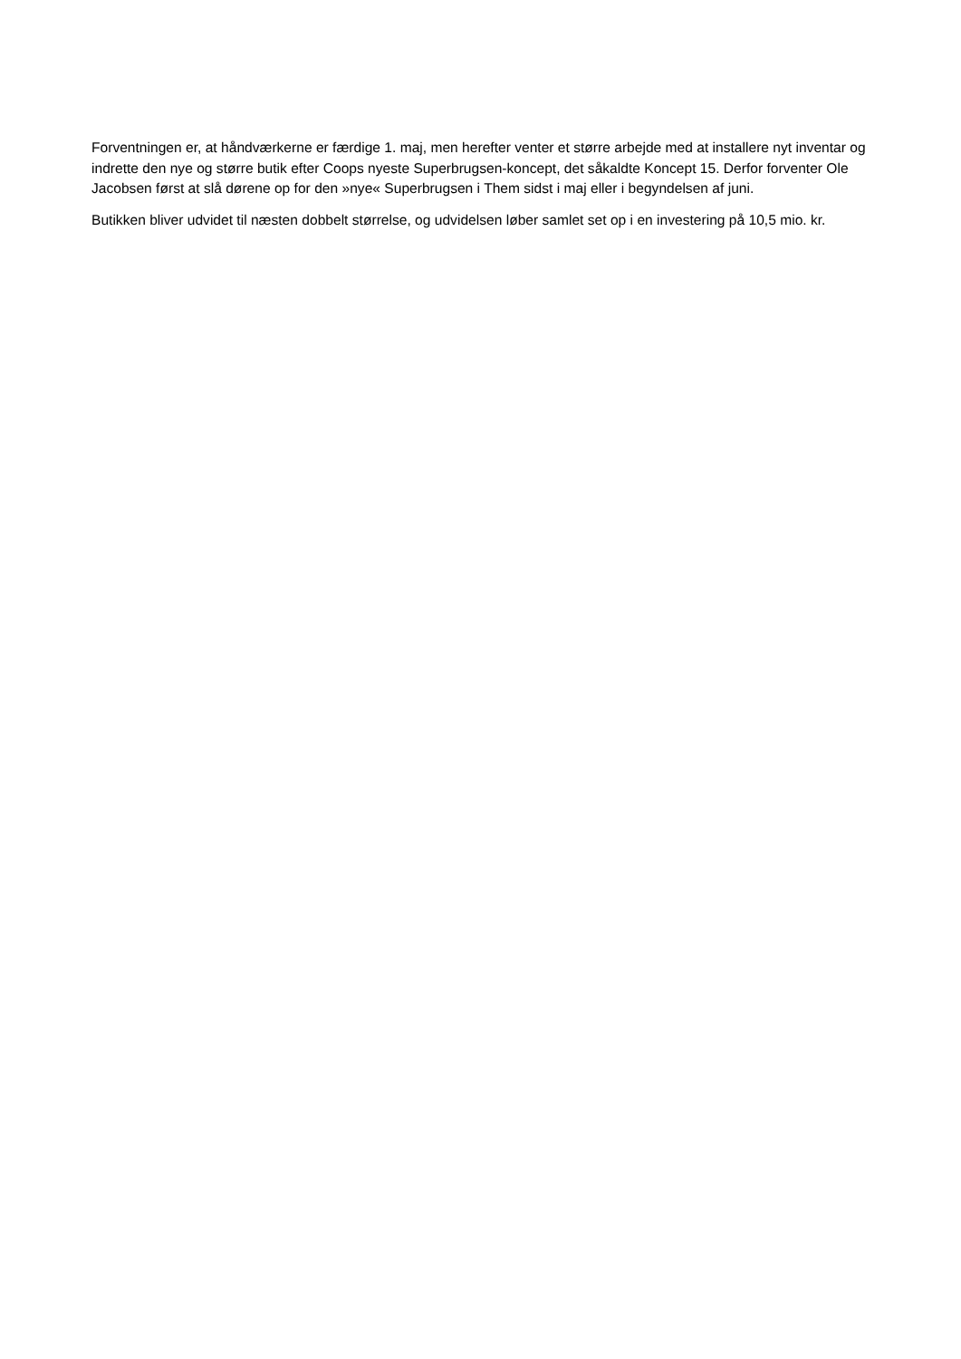Forventningen er, at håndværkerne er færdige 1. maj, men herefter venter et større arbejde med at installere nyt inventar og indrette den nye og større butik efter Coops nyeste Superbrugsen-koncept, det såkaldte Koncept 15. Derfor forventer Ole Jacobsen først at slå dørene op for den »nye« Superbrugsen i Them sidst i maj eller i begyndelsen af juni.
Butikken bliver udvidet til næsten dobbelt størrelse, og udvidelsen løber samlet set op i en investering på 10,5 mio. kr.